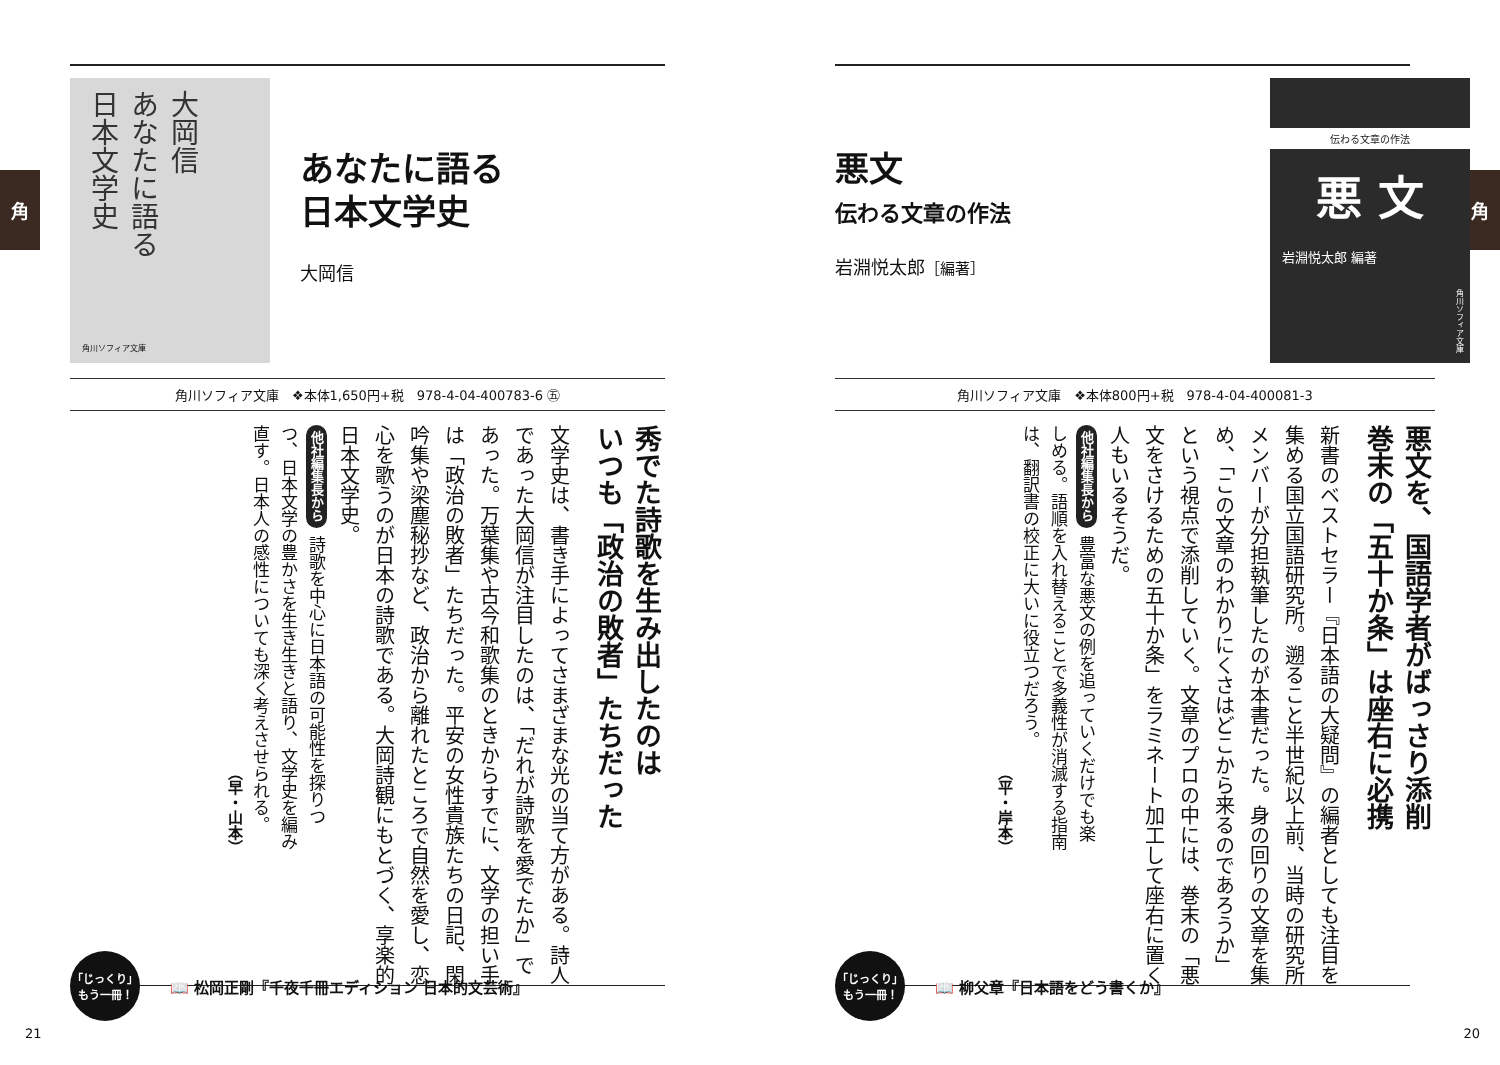角
伝わる文章の作法
悪 文
岩淵悦太郎 編著
角川ソフィア文庫
悪文
伝わる文章の作法
岩淵悦太郎［編著］
角川ソフィア文庫　❖本体800円+税　978-4-04-400081-3
悪文を、国語学者がばっさり添削
巻末の「五十か条」は座右に必携
新書のベストセラー『日本語の大疑問』の編者としても注目を集める国立国語研究所。遡ること半世紀以上前、当時の研究所メンバーが分担執筆したのが本書だった。身の回りの文章を集め、「この文章のわかりにくさはどこから来るのであろうか」という視点で添削していく。文章のプロの中には、巻末の「悪文をさけるための五十か条」をラミネート加工して座右に置く人もいるそうだ。
他社編集長から 豊富な悪文の例を追っていくだけでも楽しめる。語順を入れ替えることで多義性が消滅する指南は、翻訳書の校正に大いに役立つだろう。
（平・岸本）
「じっくり」
もう一冊！
📖 柳父章『日本語をどう書くか』
20
角
大岡信
あなたに語る
日本文学史
角川ソフィア文庫
あなたに語る
日本文学史
大岡信
角川ソフィア文庫　❖本体1,650円+税　978-4-04-400783-6 ㊄
秀でた詩歌を生み出したのは
いつも「政治の敗者」たちだった
文学史は、書き手によってさまざまな光の当て方がある。詩人であった大岡信が注目したのは、「だれが詩歌を愛でたか」であった。万葉集や古今和歌集のときからすでに、文学の担い手は「政治の敗者」たちだった。平安の女性貴族たちの日記、閑吟集や梁塵秘抄など、政治から離れたところで自然を愛し、恋心を歌うのが日本の詩歌である。大岡詩観にもとづく、享楽的日本文学史。
他社編集長から 詩歌を中心に日本語の可能性を探りつつ、日本文学の豊かさを生き生きと語り、文学史を編み直す。日本人の感性についても深く考えさせられる。
（早・山本）
「じっくり」
もう一冊！
📖 松岡正剛『千夜千冊エディション 日本的文芸術』
21